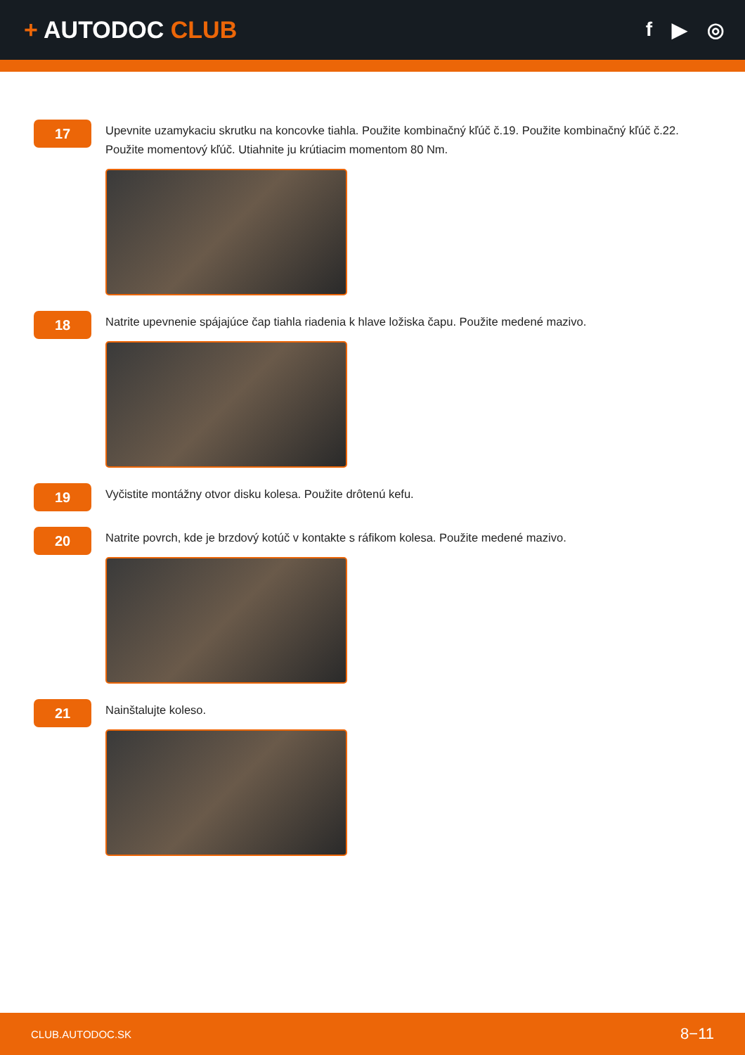+ AUTODOC CLUB
f ▶ ◎
17
Upevnite uzamykaciu skrutku na koncovke tiahla. Použite kombinačný kľúč č.19. Použite kombinačný kľúč č.22. Použite momentový kľúč. Utiahnite ju krútiacim momentom 80 Nm.
18
Natrite upevnenie spájajúce čap tiahla riadenia k hlave ložiska čapu. Použite medené mazivo.
19
Vyčistite montážny otvor disku kolesa. Použite drôtenú kefu.
20
Natrite povrch, kde je brzdový kotúč v kontakte s ráfikom kolesa. Použite medené mazivo.
21
Nainštalujte koleso.
CLUB.AUTODOC.SK 8−11